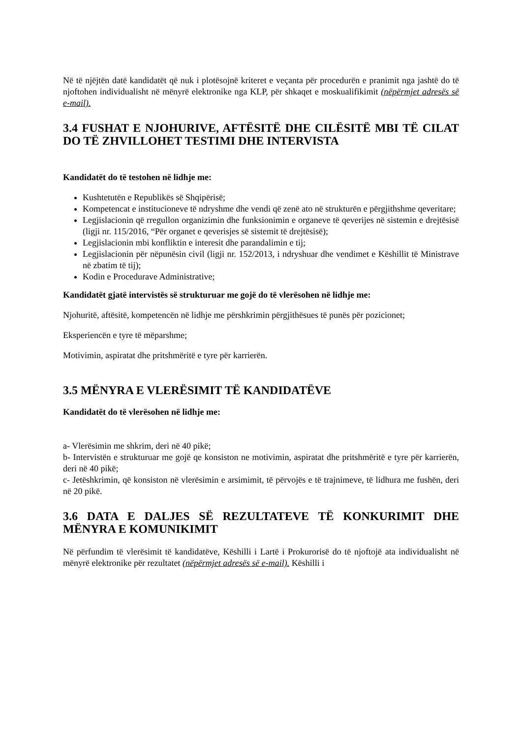Në të njëjtën datë kandidatët që nuk i plotësojnë kriteret e veçanta për procedurën e pranimit nga jashtë do të njoftohen individualisht në mënyrë elektronike nga KLP, për shkaqet e moskualifikimit (nëpërmjet adresës së e-mail).
3.4 FUSHAT E NJOHURIVE, AFTËSITË DHE CILËSITË MBI TË CILAT DO TË ZHVILLOHET TESTIMI DHE INTERVISTA
Kandidatët do të testohen në lidhje me:
Kushtetutën e Republikës së Shqipërisë;
Kompetencat e institucioneve të ndryshme dhe vendi që zenë ato në strukturën e përgjithshme qeveritare;
Legjislacionin që rregullon organizimin dhe funksionimin e organeve të qeverijes në sistemin e drejtësisë (ligji nr. 115/2016, “Për organet e qeverisjes së sistemit të drejtësisë);
Legjislacionin mbi konfliktin e interesit dhe parandalimin e tij;
Legjislacionin për nëpunësin civil (ligji nr. 152/2013, i ndryshuar dhe vendimet e Këshillit të Ministrave në zbatim të tij);
Kodin e Procedurave Administrative;
Kandidatët gjatë intervistës së strukturuar me gojë do të vlerësohen në lidhje me:
Njohuritë, aftësitë, kompetencën në lidhje me përshkrimin përgjithësues të punës për pozicionet;
Eksperiencën e tyre të mëparshme;
Motivimin, aspiratat dhe pritshmëritë e tyre për karrierën.
3.5 MËNYRA E VLERËSIMIT TË KANDIDATËVE
Kandidatët do të vlerësohen në lidhje me:
a- Vlerësimin me shkrim, deri në 40 pikë;
b- Intervistën e strukturuar me gojë qe konsiston ne motivimin, aspiratat dhe pritshmëritë e tyre për karrierën, deri në 40 pikë;
c- Jetëshkrimin, që konsiston në vlerësimin e arsimimit, të përvojës e të trajnimeve, të lidhura me fushën, deri në 20 pikë.
3.6 DATA E DALJES SË REZULTATEVE TË KONKURIMIT DHE MËNYRA E KOMUNIKIMIT
Në përfundim të vlerësimit të kandidatëve, Këshilli i Lartë i Prokurorisë do të njoftojë ata individualisht në mënyrë elektronike për rezultatet (nëpërmjet adresës së e-mail). Këshilli i